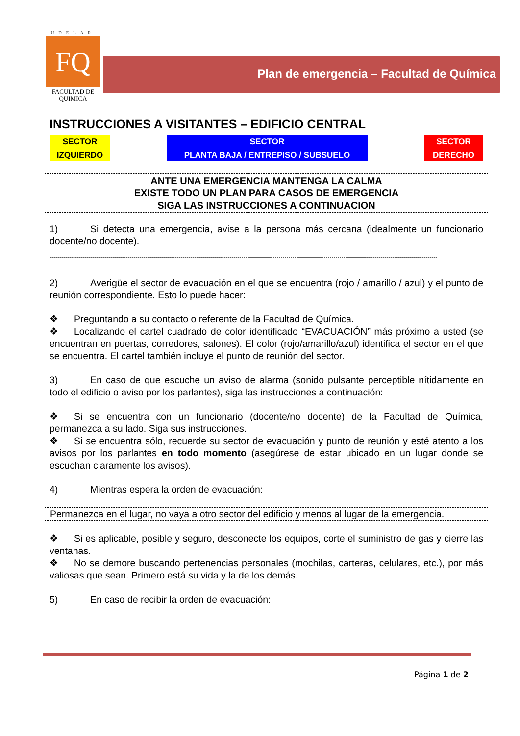UDELAR
FQ
FACULTAD DE
QUIMICA
Plan de emergencia – Facultad de Química
INSTRUCCIONES A VISITANTES – EDIFICIO CENTRAL
SECTOR
IZQUIERDO
SECTOR
PLANTA BAJA / ENTREPISO / SUBSUELO
SECTOR
DERECHO
ANTE UNA EMERGENCIA MANTENGA LA CALMA
EXISTE TODO UN PLAN PARA CASOS DE EMERGENCIA
SIGA LAS INSTRUCCIONES A CONTINUACION
1) Si detecta una emergencia, avise a la persona más cercana (idealmente un funcionario docente/no docente).
---------------------------------------------------------------------------------------------------------------------------------------------------------------------------------------------------------
2) Averigüe el sector de evacuación en el que se encuentra (rojo / amarillo / azul) y el punto de reunión correspondiente. Esto lo puede hacer:
❖ Preguntando a su contacto o referente de la Facultad de Química.
❖ Localizando el cartel cuadrado de color identificado “EVACUACIÓN” más próximo a usted (se encuentran en puertas, corredores, salones). El color (rojo/amarillo/azul) identifica el sector en el que se encuentra. El cartel también incluye el punto de reunión del sector.
3) En caso de que escuche un aviso de alarma (sonido pulsante perceptible nítidamente en todo el edificio o aviso por los parlantes), siga las instrucciones a continuación:
❖ Si se encuentra con un funcionario (docente/no docente) de la Facultad de Química, permanezca a su lado. Siga sus instrucciones.
❖ Si se encuentra sólo, recuerde su sector de evacuación y punto de reunión y esté atento a los avisos por los parlantes en todo momento (asegúrese de estar ubicado en un lugar donde se escuchan claramente los avisos).
4) Mientras espera la orden de evacuación:
Permanezca en el lugar, no vaya a otro sector del edificio y menos al lugar de la emergencia.
❖ Si es aplicable, posible y seguro, desconecte los equipos, corte el suministro de gas y cierre las ventanas.
❖ No se demore buscando pertenencias personales (mochilas, carteras, celulares, etc.), por más valiosas que sean. Primero está su vida y la de los demás.
5) En caso de recibir la orden de evacuación:
Página 1 de 2